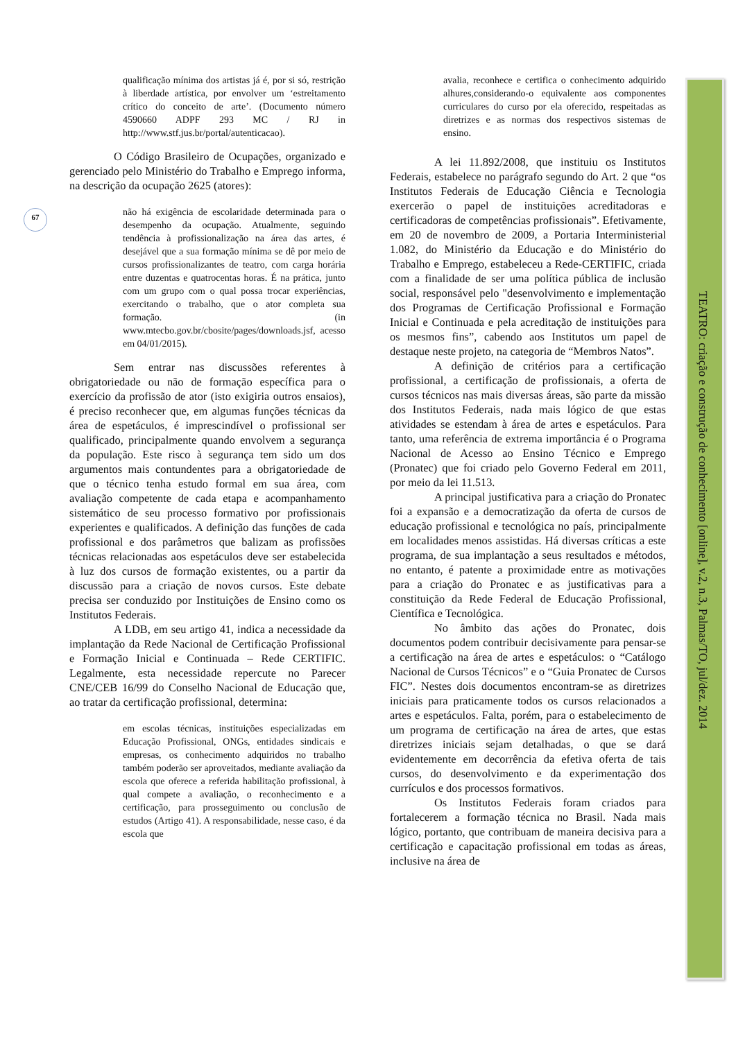67
TEATRO: criação e construção de conhecimento [online], v.2, n.3, Palmas/TO, jul/dez. 2014
qualificação mínima dos artistas já é, por si só, restrição à liberdade artística, por envolver um ‘estreitamento crítico do conceito de arte’. (Documento número 4590660 ADPF 293 MC / RJ in http://www.stf.jus.br/portal/autenticacao).
O Código Brasileiro de Ocupações, organizado e gerenciado pelo Ministério do Trabalho e Emprego informa, na descrição da ocupação 2625 (atores):
não há exigência de escolaridade determinada para o desempenho da ocupação. Atualmente, seguindo tendência à profissionalização na área das artes, é desejável que a sua formação mínima se dê por meio de cursos profissionalizantes de teatro, com carga horária entre duzentas e quatrocentas horas. É na prática, junto com um grupo com o qual possa trocar experiências, exercitando o trabalho, que o ator completa sua formação. (in www.mtecbo.gov.br/cbosite/pages/downloads.jsf, acesso em 04/01/2015).
Sem entrar nas discussões referentes à obrigatoriedade ou não de formação específica para o exercício da profissão de ator (isto exigiria outros ensaios), é preciso reconhecer que, em algumas funções técnicas da área de espetáculos, é imprescindível o profissional ser qualificado, principalmente quando envolvem a segurança da população. Este risco à segurança tem sido um dos argumentos mais contundentes para a obrigatoriedade de que o técnico tenha estudo formal em sua área, com avaliação competente de cada etapa e acompanhamento sistemático de seu processo formativo por profissionais experientes e qualificados. A definição das funções de cada profissional e dos parâmetros que balizam as profissões técnicas relacionadas aos espetáculos deve ser estabelecida à luz dos cursos de formação existentes, ou a partir da discussão para a criação de novos cursos. Este debate precisa ser conduzido por Instituições de Ensino como os Institutos Federais.
A LDB, em seu artigo 41, indica a necessidade da implantação da Rede Nacional de Certificação Profissional e Formação Inicial e Continuada – Rede CERTIFIC. Legalmente, esta necessidade repercute no Parecer CNE/CEB 16/99 do Conselho Nacional de Educação que, ao tratar da certificação profissional, determina:
em escolas técnicas, instituições especializadas em Educação Profissional, ONGs, entidades sindicais e empresas, os conhecimento adquiridos no trabalho também poderão ser aproveitados, mediante avaliação da escola que oferece a referida habilitação profissional, à qual compete a avaliação, o reconhecimento e a certificação, para prosseguimento ou conclusão de estudos (Artigo 41). A responsabilidade, nesse caso, é da escola que
avalia, reconhece e certifica o conhecimento adquirido alhures,considerando-o equivalente aos componentes curriculares do curso por ela oferecido, respeitadas as diretrizes e as normas dos respectivos sistemas de ensino.
A lei 11.892/2008, que instituiu os Institutos Federais, estabelece no parágrafo segundo do Art. 2 que “os Institutos Federais de Educação Ciência e Tecnologia exercerão o papel de instituições acreditadoras e certificadoras de competências profissionais”. Efetivamente, em 20 de novembro de 2009, a Portaria Interministerial 1.082, do Ministério da Educação e do Ministério do Trabalho e Emprego, estabeleceu a Rede-CERTIFIC, criada com a finalidade de ser uma política pública de inclusão social, responsável pelo "desenvolvimento e implementação dos Programas de Certificação Profissional e Formação Inicial e Continuada e pela acreditação de instituições para os mesmos fins”, cabendo aos Institutos um papel de destaque neste projeto, na categoria de “Membros Natos”.
A definição de critérios para a certificação profissional, a certificação de profissionais, a oferta de cursos técnicos nas mais diversas áreas, são parte da missão dos Institutos Federais, nada mais lógico de que estas atividades se estendam à área de artes e espetáculos. Para tanto, uma referência de extrema importância é o Programa Nacional de Acesso ao Ensino Técnico e Emprego (Pronatec) que foi criado pelo Governo Federal em 2011, por meio da lei 11.513.
A principal justificativa para a criação do Pronatec foi a expansão e a democratização da oferta de cursos de educação profissional e tecnológica no país, principalmente em localidades menos assistidas. Há diversas críticas a este programa, de sua implantação a seus resultados e métodos, no entanto, é patente a proximidade entre as motivações para a criação do Pronatec e as justificativas para a constituição da Rede Federal de Educação Profissional, Científica e Tecnológica.
No âmbito das ações do Pronatec, dois documentos podem contribuir decisivamente para pensar-se a certificação na área de artes e espetáculos: o “Catálogo Nacional de Cursos Técnicos” e o “Guia Pronatec de Cursos FIC”. Nestes dois documentos encontram-se as diretrizes iniciais para praticamente todos os cursos relacionados a artes e espetáculos. Falta, porém, para o estabelecimento de um programa de certificação na área de artes, que estas diretrizes iniciais sejam detalhadas, o que se dará evidentemente em decorrência da efetiva oferta de tais cursos, do desenvolvimento e da experimentação dos currículos e dos processos formativos.
Os Institutos Federais foram criados para fortalecerem a formação técnica no Brasil. Nada mais lógico, portanto, que contribuam de maneira decisiva para a certificação e capacitação profissional em todas as áreas, inclusive na área de